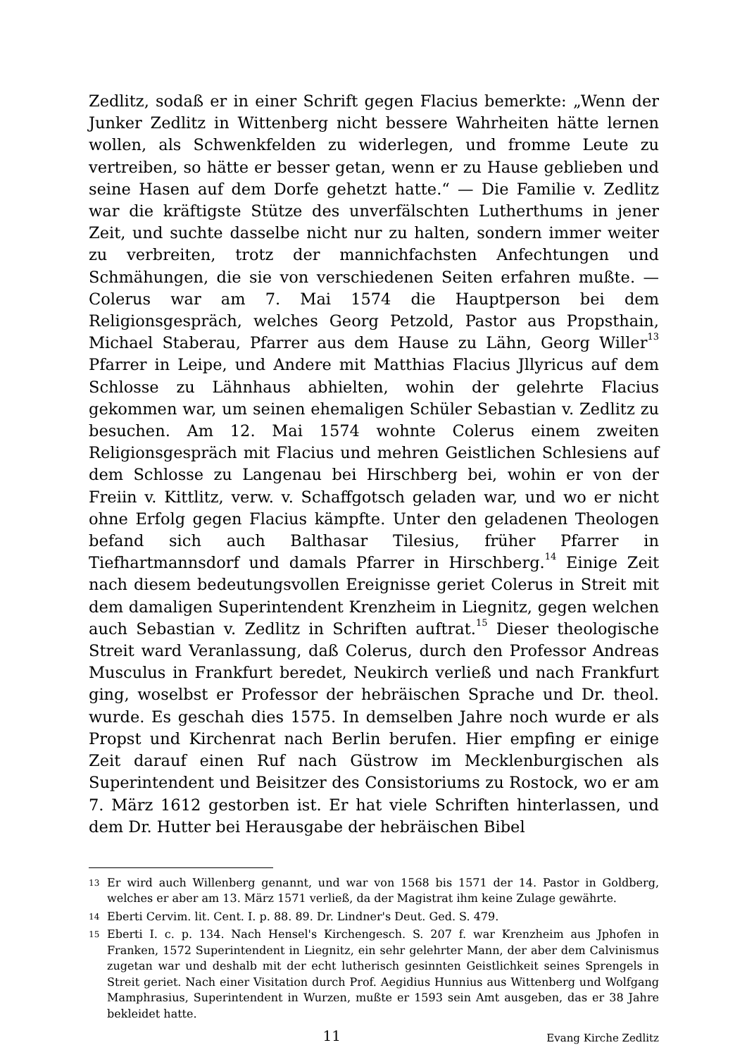Zedlitz, sodaß er in einer Schrift gegen Flacius bemerkte: „Wenn der Junker Zedlitz in Wittenberg nicht bessere Wahrheiten hätte lernen wollen, als Schwenkfelden zu widerlegen, und fromme Leute zu vertreiben, so hätte er besser getan, wenn er zu Hause geblieben und seine Hasen auf dem Dorfe gehetzt hatte.“ — Die Familie v. Zedlitz war die kräftigste Stütze des unverfälschten Lutherthums in jener Zeit, und suchte dasselbe nicht nur zu halten, sondern immer weiter zu verbreiten, trotz der mannichfachsten Anfechtungen und Schmähungen, die sie von verschiedenen Seiten erfahren mußte. — Colerus war am 7. Mai 1574 die Hauptperson bei dem Religionsgespräch, welches Georg Petzold, Pastor aus Propsthain, Michael Staberau, Pfarrer aus dem Hause zu Lähn, Georg Willer<sup>13</sup> Pfarrer in Leipe, und Andere mit Matthias Flacius Jllyricus auf dem Schlosse zu Lähnhaus abhielten, wohin der gelehrte Flacius gekommen war, um seinen ehemaligen Schüler Sebastian v. Zedlitz zu besuchen. Am 12. Mai 1574 wohnte Colerus einem zweiten Religionsgespräch mit Flacius und mehren Geistlichen Schlesiens auf dem Schlosse zu Langenau bei Hirschberg bei, wohin er von der Freiin v. Kittlitz, verw. v. Schaffgotsch geladen war, und wo er nicht ohne Erfolg gegen Flacius kämpfte. Unter den geladenen Theologen befand sich auch Balthasar Tilesius, früher Pfarrer in Tiefhartmannsdorf und damals Pfarrer in Hirschberg.<sup>14</sup> Einige Zeit nach diesem bedeutungsvollen Ereignisse geriet Colerus in Streit mit dem damaligen Superintendent Krenzheim in Liegnitz, gegen welchen auch Sebastian v. Zedlitz in Schriften auftrat.<sup>15</sup> Dieser theologische Streit ward Veranlassung, daß Colerus, durch den Professor Andreas Musculus in Frankfurt beredet, Neukirch verließ und nach Frankfurt ging, woselbst er Professor der hebräischen Sprache und Dr. theol. wurde. Es geschah dies 1575. In demselben Jahre noch wurde er als Propst und Kirchenrat nach Berlin berufen. Hier empfing er einige Zeit darauf einen Ruf nach Güstrow im Mecklenburgischen als Superintendent und Beisitzer des Consistoriums zu Rostock, wo er am 7. März 1612 gestorben ist. Er hat viele Schriften hinterlassen, und dem Dr. Hutter bei Herausgabe der hebräischen Bibel
13 Er wird auch Willenberg genannt, und war von 1568 bis 1571 der 14. Pastor in Goldberg, welches er aber am 13. März 1571 verließ, da der Magistrat ihm keine Zulage gewährte.
14 Eberti Cervim. lit. Cent. I. p. 88. 89. Dr. Lindner's Deut. Ged. S. 479.
15 Eberti I. c. p. 134. Nach Hensel's Kirchengesch. S. 207 f. war Krenzheim aus Jphofen in Franken, 1572 Superintendent in Liegnitz, ein sehr gelehrter Mann, der aber dem Calvinismus zugetan war und deshalb mit der echt lutherisch gesinnten Geistlichkeit seines Sprengels in Streit geriet. Nach einer Visitation durch Prof. Aegidius Hunnius aus Wittenberg und Wolfgang Mamphrasius, Superintendent in Wurzen, mußte er 1593 sein Amt ausgeben, das er 38 Jahre bekleidet hatte.
11 Evang Kirche Zedlitz